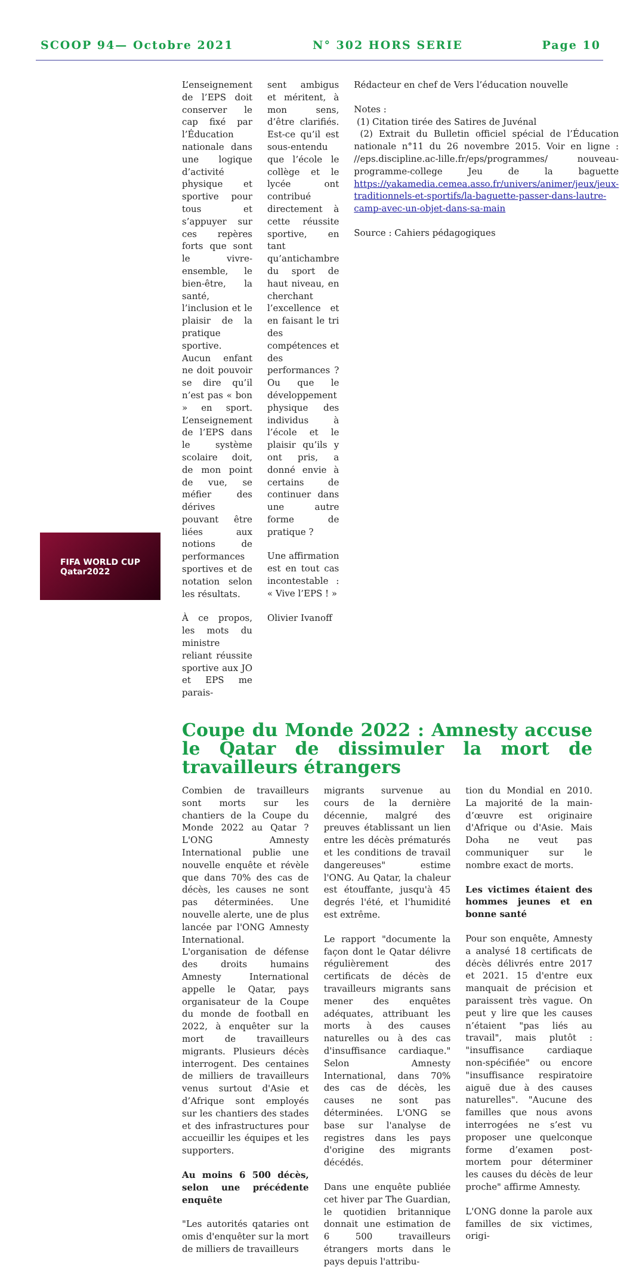SCOOP 94— Octobre 2021 N° 302 HORS SERIE Page 10
L’enseignement de l’EPS doit conserver le cap fixé par l’Éducation nationale dans une logique d’activité physique et sportive pour tous et s’appuyer sur ces repères forts que sont le vivre-ensemble, le bien-être, la santé, l’inclusion et le plaisir de la pratique sportive. Aucun enfant ne doit pouvoir se dire qu’il n’est pas « bon » en sport. L’enseignement de l’EPS dans le système scolaire doit, de mon point de vue, se méfier des dérives pouvant être liées aux notions de performances sportives et de notation selon les résultats.
À ce propos, les mots du ministre reliant réussite sportive aux JO et EPS me parais-
sent ambigus et méritent, à mon sens, d’être clarifiés. Est-ce qu’il est sous-entendu que l’école le collège et le lycée ont contribué directement à cette réussite sportive, en tant qu’antichambre du sport de haut niveau, en cherchant l’excellence et en faisant le tri des compétences et des performances ? Ou que le développement physique des individus à l’école et le plaisir qu’ils y ont pris, a donné envie à certains de continuer dans une autre forme de pratique ?
Une affirmation est en tout cas incontestable : « Vive l’EPS ! »
Olivier Ivanoff
Rédacteur en chef de Vers l’éducation nouvelle
Notes :
(1) Citation tirée des Satires de Juvénal
(2) Extrait du Bulletin officiel spécial de l’Éducation nationale n°11 du 26 novembre 2015. Voir en ligne : //eps.discipline.ac-lille.fr/eps/programmes/ nouveau-programme-college Jeu de la baguette https://yakamedia.cemea.asso.fr/univers/animer/jeux/jeux-traditionnels-et-sportifs/la-baguette-passer-dans-lautre-camp-avec-un-objet-dans-sa-main
Source : Cahiers pédagogiques
Coupe du Monde 2022 : Amnesty accuse le Qatar de dissimuler la mort de travailleurs étrangers
Combien de travailleurs sont morts sur les chantiers de la Coupe du Monde 2022 au Qatar ? L'ONG Amnesty International publie une nouvelle enquête et révèle que dans 70% des cas de décès, les causes ne sont pas déterminées. Une nouvelle alerte, une de plus lancée par l'ONG Amnesty International. L'organisation de défense des droits humains Amnesty International appelle le Qatar, pays organisateur de la Coupe du monde de football en 2022, à enquêter sur la mort de travailleurs migrants. Plusieurs décès interrogent. Des centaines de milliers de travailleurs venus surtout d'Asie et d’Afrique sont employés sur les chantiers des stades et des infrastructures pour accueillir les équipes et les supporters.
Au moins 6 500 décès, selon une précédente enquête
"Les autorités qataries ont omis d'enquêter sur la mort de milliers de travailleurs
migrants survenue au cours de la dernière décennie, malgré des preuves établissant un lien entre les décès prématurés et les conditions de travail dangereuses" estime l'ONG. Au Qatar, la chaleur est étouffante, jusqu'à 45 degrés l'été, et l'humidité est extrême.
Le rapport "documente la façon dont le Qatar délivre régulièrement des certificats de décès de travailleurs migrants sans mener des enquêtes adéquates, attribuant les morts à des causes naturelles ou à des cas d'insuffisance cardiaque." Selon Amnesty International, dans 70% des cas de décès, les causes ne sont pas déterminées. L'ONG se base sur l'analyse de registres dans les pays d'origine des migrants décédés.
Dans une enquête publiée cet hiver par The Guardian, le quotidien britannique donnait une estimation de 6 500 travailleurs étrangers morts dans le pays depuis l'attribu-
tion du Mondial en 2010. La majorité de la main-d’œuvre est originaire d'Afrique ou d'Asie. Mais Doha ne veut pas communiquer sur le nombre exact de morts.
Les victimes étaient des hommes jeunes et en bonne santé
Pour son enquête, Amnesty a analysé 18 certificats de décès délivrés entre 2017 et 2021. 15 d'entre eux manquait de précision et paraissent très vague. On peut y lire que les causes n’étaient "pas liés au travail", mais plutôt : "insuffisance cardiaque non-spécifiée" ou encore "insuffisance respiratoire aiguë due à des causes naturelles". "Aucune des familles que nous avons interrogées ne s’est vu proposer une quelconque forme d’examen post-mortem pour déterminer les causes du décès de leur proche" affirme Amnesty.
L'ONG donne la parole aux familles de six victimes, origi-
FIFA WORLD CUP
Qatar2022